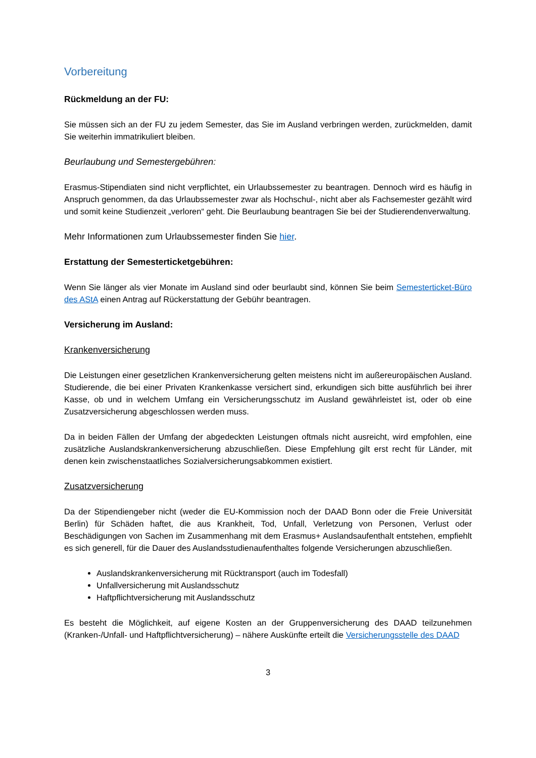Vorbereitung
Rückmeldung an der FU:
Sie müssen sich an der FU zu jedem Semester, das Sie im Ausland verbringen werden, zurückmelden, damit Sie weiterhin immatrikuliert bleiben.
Beurlaubung und Semestergebühren:
Erasmus-Stipendiaten sind nicht verpflichtet, ein Urlaubssemester zu beantragen. Dennoch wird es häufig in Anspruch genommen, da das Urlaubssemester zwar als Hochschul-, nicht aber als Fachsemester gezählt wird und somit keine Studienzeit „verloren“ geht. Die Beurlaubung beantragen Sie bei der Studierendenverwaltung.
Mehr Informationen zum Urlaubssemester finden Sie hier.
Erstattung der Semesterticketgebühren:
Wenn Sie länger als vier Monate im Ausland sind oder beurlaubt sind, können Sie beim Semesterticket-Büro des AStA einen Antrag auf Rückerstattung der Gebühr beantragen.
Versicherung im Ausland:
Krankenversicherung
Die Leistungen einer gesetzlichen Krankenversicherung gelten meistens nicht im außereuropäischen Ausland. Studierende, die bei einer Privaten Krankenkasse versichert sind, erkundigen sich bitte ausführlich bei ihrer Kasse, ob und in welchem Umfang ein Versicherungsschutz im Ausland gewährleistet ist, oder ob eine Zusatzversicherung abgeschlossen werden muss.
Da in beiden Fällen der Umfang der abgedeckten Leistungen oftmals nicht ausreicht, wird empfohlen, eine zusätzliche Auslandskrankenversicherung abzuschließen. Diese Empfehlung gilt erst recht für Länder, mit denen kein zwischenstaatliches Sozialversicherungsabkommen existiert.
Zusatzversicherung
Da der Stipendiengeber nicht (weder die EU-Kommission noch der DAAD Bonn oder die Freie Universität Berlin) für Schäden haftet, die aus Krankheit, Tod, Unfall, Verletzung von Personen, Verlust oder Beschädigungen von Sachen im Zusammenhang mit dem Erasmus+ Auslandsaufenthalt entstehen, empfiehlt es sich generell, für die Dauer des Auslandsstudienaufenthaltes folgende Versicherungen abzuschließen.
Auslandskrankenversicherung mit Rücktransport (auch im Todesfall)
Unfallversicherung mit Auslandsschutz
Haftpflichtversicherung mit Auslandsschutz
Es besteht die Möglichkeit, auf eigene Kosten an der Gruppenversicherung des DAAD teilzunehmen (Kranken-/Unfall- und Haftpflichtversicherung) – nähere Auskünfte erteilt die Versicherungsstelle des DAAD
3